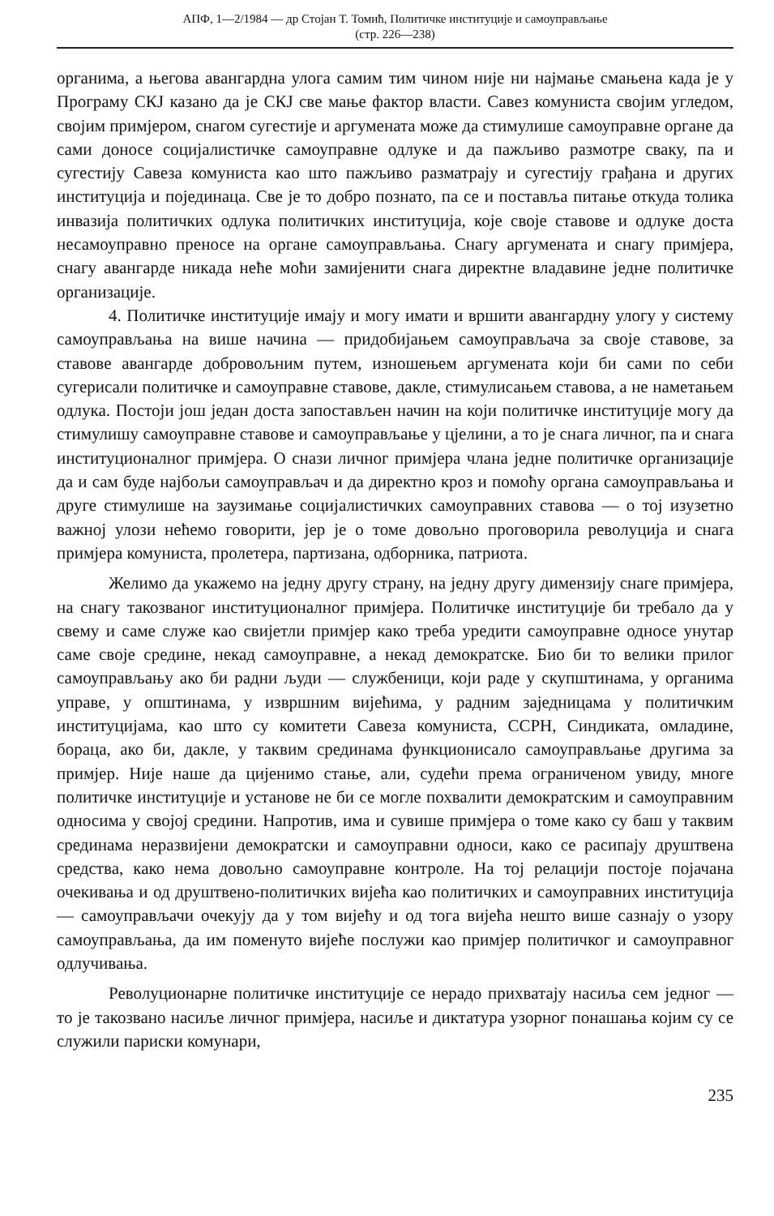АПФ, 1—2/1984 — др Стојан Т. Томић, Политичке институције и самоуправљање
(стр. 226—238)
органима, а његова авангардна улога самим тим чином није ни најмање смањена када је у Програму СКЈ казано да је СКЈ све мање фактор власти. Савез комуниста својим угледом, својим примјером, снагом сугестије и аргумената може да стимулише самоуправне органе да сами доносе социјалистичке самоуправне одлуке и да пажљиво размотре сваку, па и сугестију Савеза комуниста као што пажљиво разматрају и сугестију грађана и других институција и појединаца. Све је то добро познато, па се и поставља питање откуда толика инвазија политичких одлука политичких институција, које своје ставове и одлуке доста несамоуправно преносе на органе самоуправљања. Снагу аргумената и снагу примјера, снагу авангарде никада неће моћи замијенити снага директне владавине једне политичке организације.
4. Политичке институције имају и могу имати и вршити авангардну улогу у систему самоуправљања на више начина — придобијањем самоуправљача за своје ставове, за ставове авангарде добровољним путем, изношењем аргумената који би сами по себи сугерисали политичке и самоуправне ставове, дакле, стимулисањем ставова, а не наметањем одлука. Постоји још један доста запостављен начин на који политичке институције могу да стимулишу самоуправне ставове и самоуправљање у цјелини, а то је снага личног, па и снага институционалног примјера. О снази личног примјера члана једне политичке организације да и сам буде најбољи самоуправљач и да директно кроз и помоћу органа самоуправљања и друге стимулише на заузимање социјалистичких самоуправних ставова — о тој изузетно важној улози нећемо говорити, јер је о томе довољно проговорила револуција и снага примјера комуниста, пролетера, партизана, одборника, патриота.
Желимо да укажемо на једну другу страну, на једну другу димензију снаге примјера, на снагу такозваног институционалног примјера. Политичке институције би требало да у свему и саме служе као свијетли примјер како треба уредити самоуправне односе унутар саме своје средине, некад самоуправне, а некад демократске. Био би то велики прилог самоуправљању ако би радни људи — службеници, који раде у скупштинама, у органима управе, у општинама, у извршним вијећима, у радним заједницама у политичким институцијама, као што су комитети Савеза комуниста, ССРН, Синдиката, омладине, бораца, ако би, дакле, у таквим срединама функционисало самоуправљање другима за примјер. Није наше да цијенимо стање, али, судећи према ограниченом увиду, многе политичке институције и установе не би се могле похвалити демократским и самоуправним односима у својој средини. Напротив, има и сувише примјера о томе како су баш у таквим срединама неразвијени демократски и самоуправни односи, како се расипају друштвена средства, како нема довољно самоуправне контроле. На тој релацији постоје појачана очекивања и од друштвено-политичких вијећа као политичких и самоуправних институција — самоуправљачи очекују да у том вијећу и од тога вијећа нешто више сазнају о узору самоуправљања, да им поменуто вијеће послужи као примјер политичког и самоуправног одлучивања.
Револуционарне политичке институције се нерадо прихватају насиља сем једног — то је такозвано насиље личног примјера, насиље и диктатура узорног понашања којим су се служили париски комунари,
235